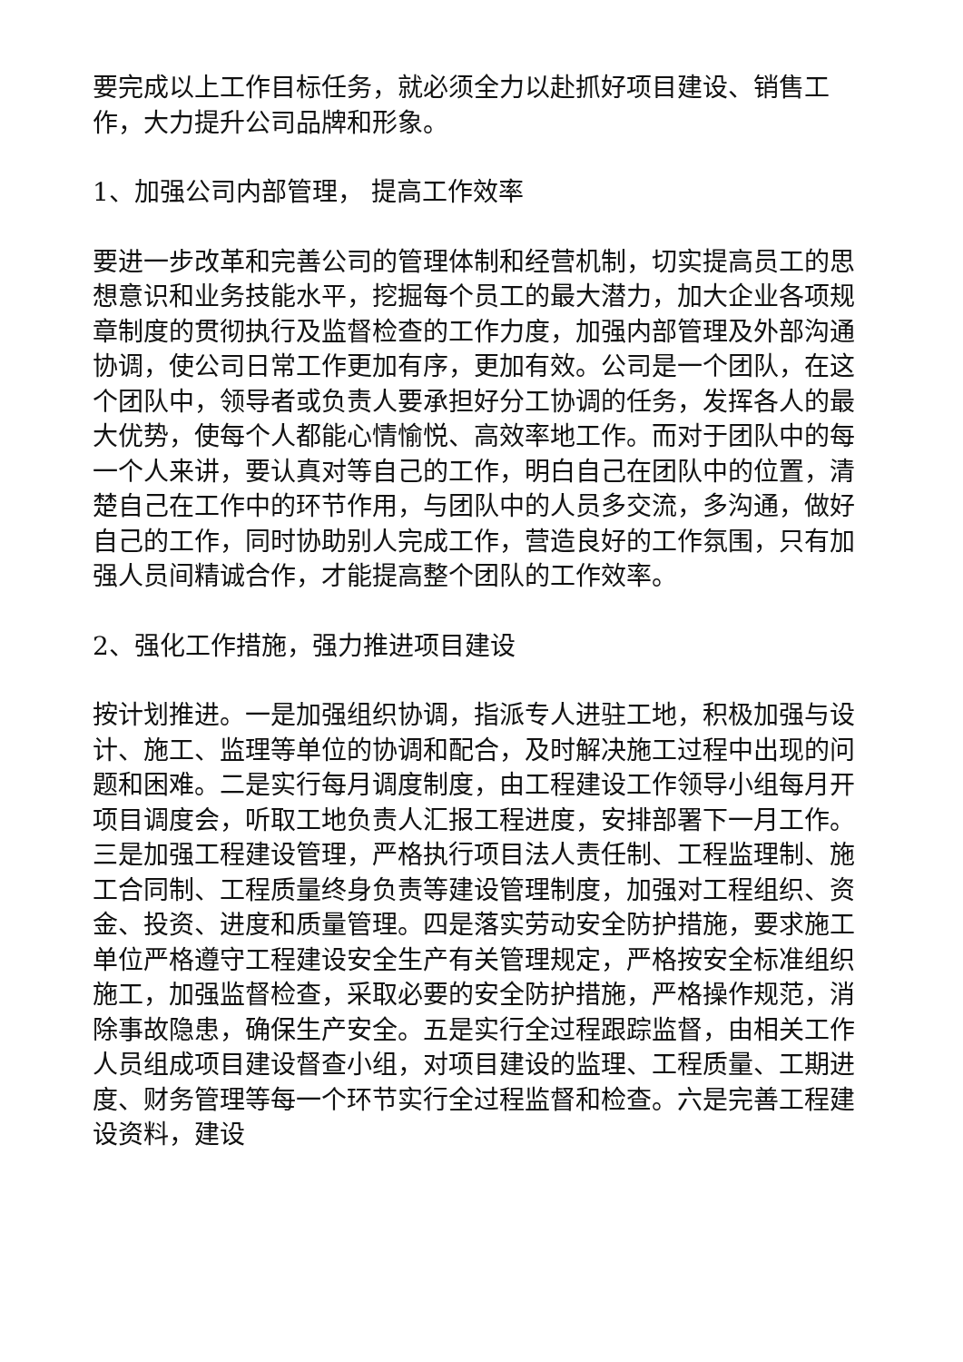要完成以上工作目标任务，就必须全力以赴抓好项目建设、销售工作，大力提升公司品牌和形象。
1、加强公司内部管理， 提高工作效率
要进一步改革和完善公司的管理体制和经营机制，切实提高员工的思想意识和业务技能水平，挖掘每个员工的最大潜力，加大企业各项规章制度的贯彻执行及监督检查的工作力度，加强内部管理及外部沟通协调，使公司日常工作更加有序，更加有效。公司是一个团队，在这个团队中，领导者或负责人要承担好分工协调的任务，发挥各人的最大优势，使每个人都能心情愉悦、高效率地工作。而对于团队中的每一个人来讲，要认真对等自己的工作，明白自己在团队中的位置，清楚自己在工作中的环节作用，与团队中的人员多交流，多沟通，做好自己的工作，同时协助别人完成工作，营造良好的工作氛围，只有加强人员间精诚合作，才能提高整个团队的工作效率。
2、强化工作措施，强力推进项目建设
按计划推进。一是加强组织协调，指派专人进驻工地，积极加强与设计、施工、监理等单位的协调和配合，及时解决施工过程中出现的问题和困难。二是实行每月调度制度，由工程建设工作领导小组每月开项目调度会，听取工地负责人汇报工程进度，安排部署下一月工作。三是加强工程建设管理，严格执行项目法人责任制、工程监理制、施工合同制、工程质量终身负责等建设管理制度，加强对工程组织、资金、投资、进度和质量管理。四是落实劳动安全防护措施，要求施工单位严格遵守工程建设安全生产有关管理规定，严格按安全标准组织施工，加强监督检查，采取必要的安全防护措施，严格操作规范，消除事故隐患，确保生产安全。五是实行全过程跟踪监督，由相关工作人员组成项目建设督查小组，对项目建设的监理、工程质量、工期进度、财务管理等每一个环节实行全过程监督和检查。六是完善工程建设资料，建设